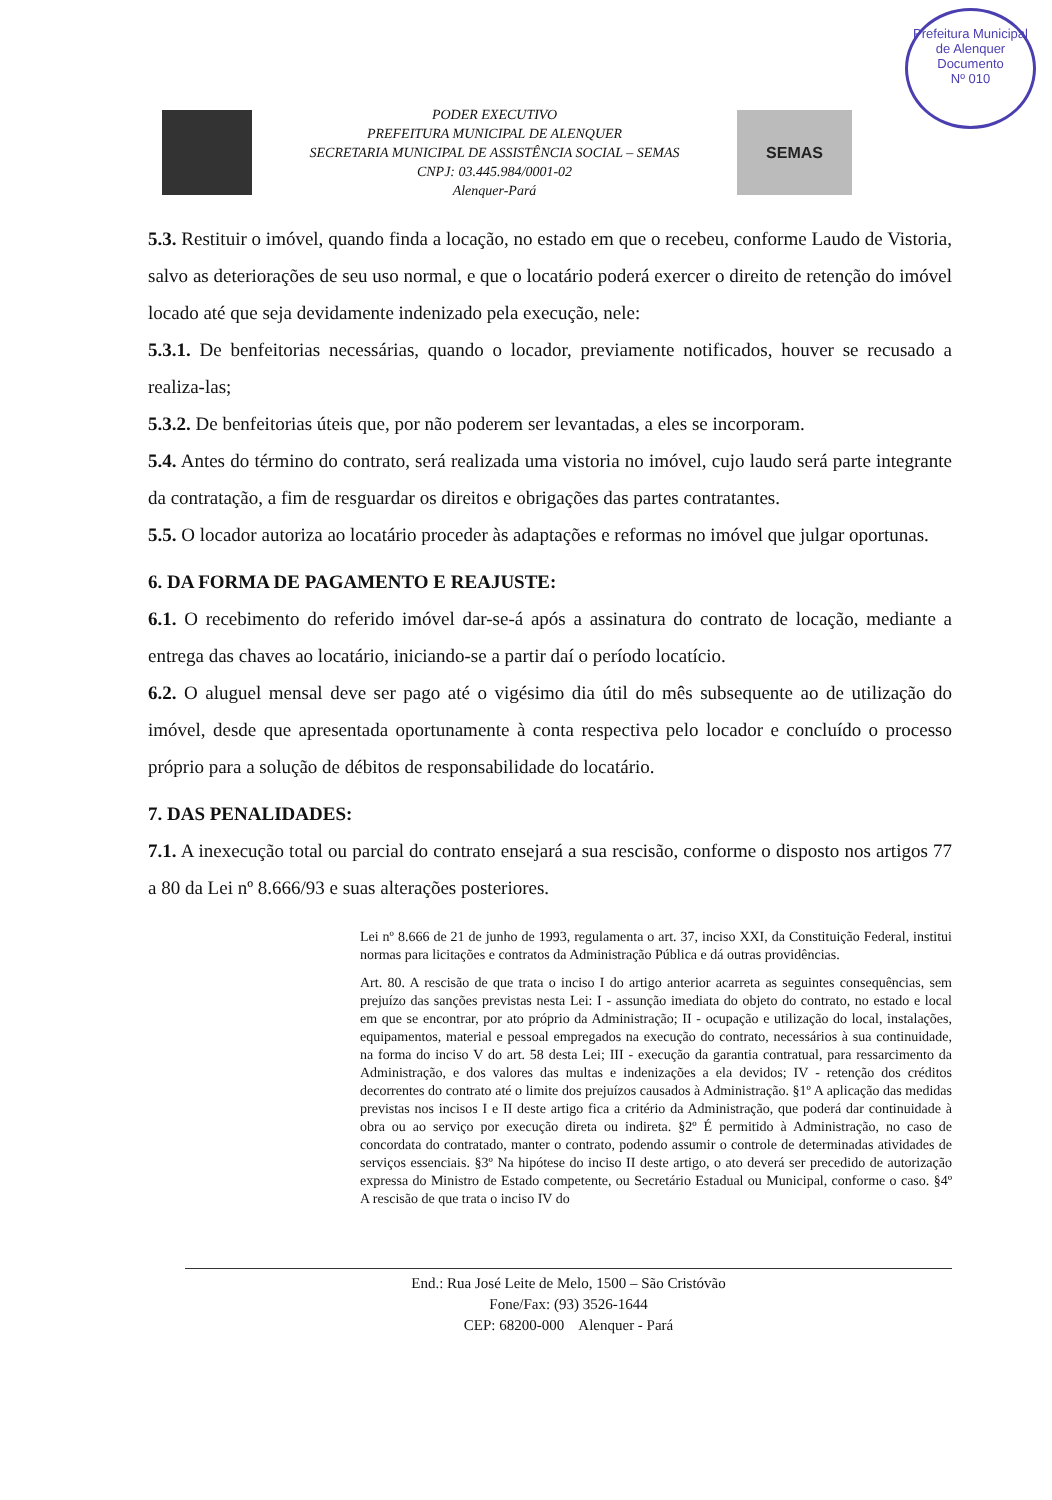Prefeitura Municipal de Alenquer
Documento
Nº 010
PODER EXECUTIVO
PREFEITURA MUNICIPAL DE ALENQUER
SECRETARIA MUNICIPAL DE ASSISTÊNCIA SOCIAL – SEMAS
CNPJ: 03.445.984/0001-02
Alenquer-Pará
SEMAS
5.3. Restituir o imóvel, quando finda a locação, no estado em que o recebeu, conforme Laudo de Vistoria, salvo as deteriorações de seu uso normal, e que o locatário poderá exercer o direito de retenção do imóvel locado até que seja devidamente indenizado pela execução, nele:
5.3.1. De benfeitorias necessárias, quando o locador, previamente notificados, houver se recusado a realiza-las;
5.3.2. De benfeitorias úteis que, por não poderem ser levantadas, a eles se incorporam.
5.4. Antes do término do contrato, será realizada uma vistoria no imóvel, cujo laudo será parte integrante da contratação, a fim de resguardar os direitos e obrigações das partes contratantes.
5.5. O locador autoriza ao locatário proceder às adaptações e reformas no imóvel que julgar oportunas.
6. DA FORMA DE PAGAMENTO E REAJUSTE:
6.1. O recebimento do referido imóvel dar-se-á após a assinatura do contrato de locação, mediante a entrega das chaves ao locatário, iniciando-se a partir daí o período locatício.
6.2. O aluguel mensal deve ser pago até o vigésimo dia útil do mês subsequente ao de utilização do imóvel, desde que apresentada oportunamente à conta respectiva pelo locador e concluído o processo próprio para a solução de débitos de responsabilidade do locatário.
7. DAS PENALIDADES:
7.1. A inexecução total ou parcial do contrato ensejará a sua rescisão, conforme o disposto nos artigos 77 a 80 da Lei nº 8.666/93 e suas alterações posteriores.
Lei nº 8.666 de 21 de junho de 1993, regulamenta o art. 37, inciso XXI, da Constituição Federal, institui normas para licitações e contratos da Administração Pública e dá outras providências.
Art. 80. A rescisão de que trata o inciso I do artigo anterior acarreta as seguintes consequências, sem prejuízo das sanções previstas nesta Lei: I - assunção imediata do objeto do contrato, no estado e local em que se encontrar, por ato próprio da Administração; II - ocupação e utilização do local, instalações, equipamentos, material e pessoal empregados na execução do contrato, necessários à sua continuidade, na forma do inciso V do art. 58 desta Lei; III - execução da garantia contratual, para ressarcimento da Administração, e dos valores das multas e indenizações a ela devidos; IV - retenção dos créditos decorrentes do contrato até o limite dos prejuízos causados à Administração. §1º A aplicação das medidas previstas nos incisos I e II deste artigo fica a critério da Administração, que poderá dar continuidade à obra ou ao serviço por execução direta ou indireta. §2º É permitido à Administração, no caso de concordata do contratado, manter o contrato, podendo assumir o controle de determinadas atividades de serviços essenciais. §3º Na hipótese do inciso II deste artigo, o ato deverá ser precedido de autorização expressa do Ministro de Estado competente, ou Secretário Estadual ou Municipal, conforme o caso. §4º A rescisão de que trata o inciso IV do
End.: Rua José Leite de Melo, 1500 – São Cristóvão
Fone/Fax: (93) 3526-1644
CEP: 68200-000 Alenquer - Pará